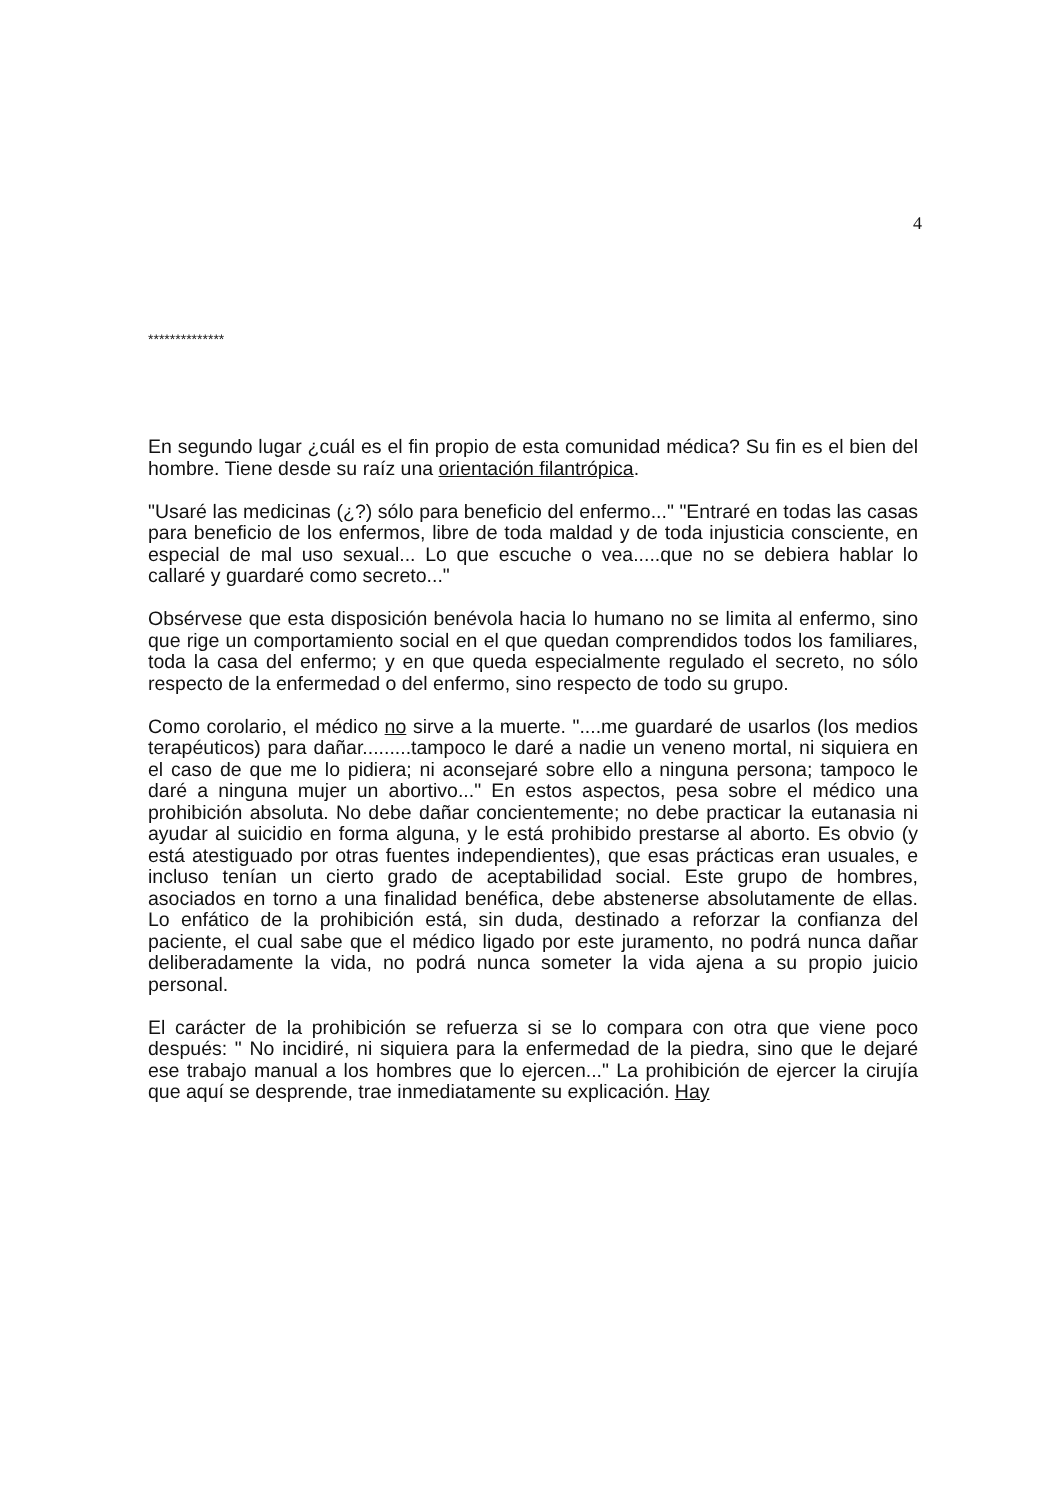4
**************
En segundo lugar ¿cuál es el fin propio de esta comunidad médica? Su fin es el bien del hombre. Tiene desde su raíz una orientación filantrópica.
"Usaré las medicinas (¿?) sólo para beneficio del enfermo..." "Entraré en todas las casas para beneficio de los enfermos, libre de toda maldad y de toda injusticia consciente, en especial de mal uso sexual... Lo que escuche o vea.....que no se debiera hablar lo callaré y guardaré como secreto..."
Obsérvese que esta disposición benévola hacia lo humano no se limita al enfermo, sino que rige un comportamiento social en el que quedan comprendidos todos los familiares, toda la casa del enfermo; y en que queda especialmente regulado el secreto, no sólo respecto de la enfermedad o del enfermo, sino respecto de todo su grupo.
Como corolario, el médico no sirve a la muerte. "....me guardaré de usarlos (los medios terapéuticos) para dañar.........tampoco le daré a nadie un veneno mortal, ni siquiera en el caso de que me lo pidiera; ni aconsejaré sobre ello a ninguna persona; tampoco le daré a ninguna mujer un abortivo..." En estos aspectos, pesa sobre el médico una prohibición absoluta. No debe dañar concientemente; no debe practicar la eutanasia ni ayudar al suicidio en forma alguna, y le está prohibido prestarse al aborto. Es obvio (y está atestiguado por otras fuentes independientes), que esas prácticas eran usuales, e incluso tenían un cierto grado de aceptabilidad social. Este grupo de hombres, asociados en torno a una finalidad benéfica, debe abstenerse absolutamente de ellas. Lo enfático de la prohibición está, sin duda, destinado a reforzar la confianza del paciente, el cual sabe que el médico ligado por este juramento, no podrá nunca dañar deliberadamente la vida, no podrá nunca someter la vida ajena a su propio juicio personal.
El carácter de la prohibición se refuerza si se lo compara con otra que viene poco después: " No incidiré, ni siquiera para la enfermedad de la piedra, sino que le dejaré ese trabajo manual a los hombres que lo ejercen..." La prohibición de ejercer la cirujía que aquí se desprende, trae inmediatamente su explicación. Hay